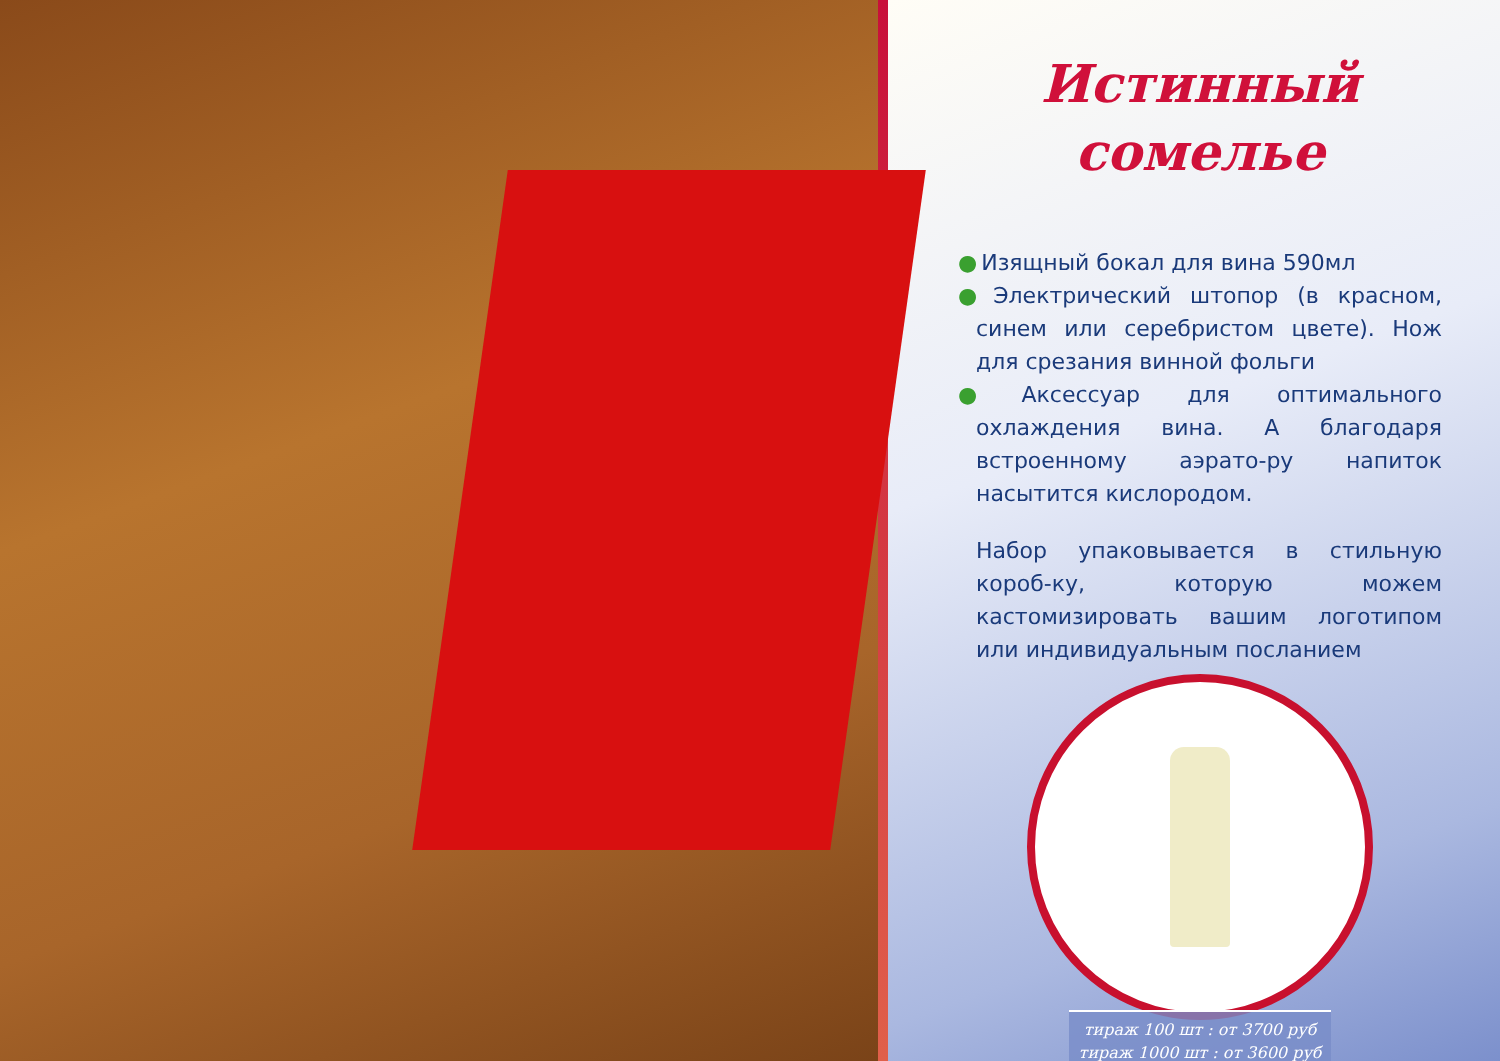Истинный
сомелье
● Изящный бокал для вина 590мл
● Электрический штопор (в красном, синем или серебристом цвете). Нож для срезания винной фольги
● Аксессуар для оптимального охлаждения вина. А благодаря встроенному аэрато-ру напиток насытится кислородом.
Набор упаковывается в стильную короб-ку, которую можем кастомизировать вашим логотипом или индивидуальным посланием
тираж 100 шт : от 3700 руб
тираж 1000 шт : от 3600 руб